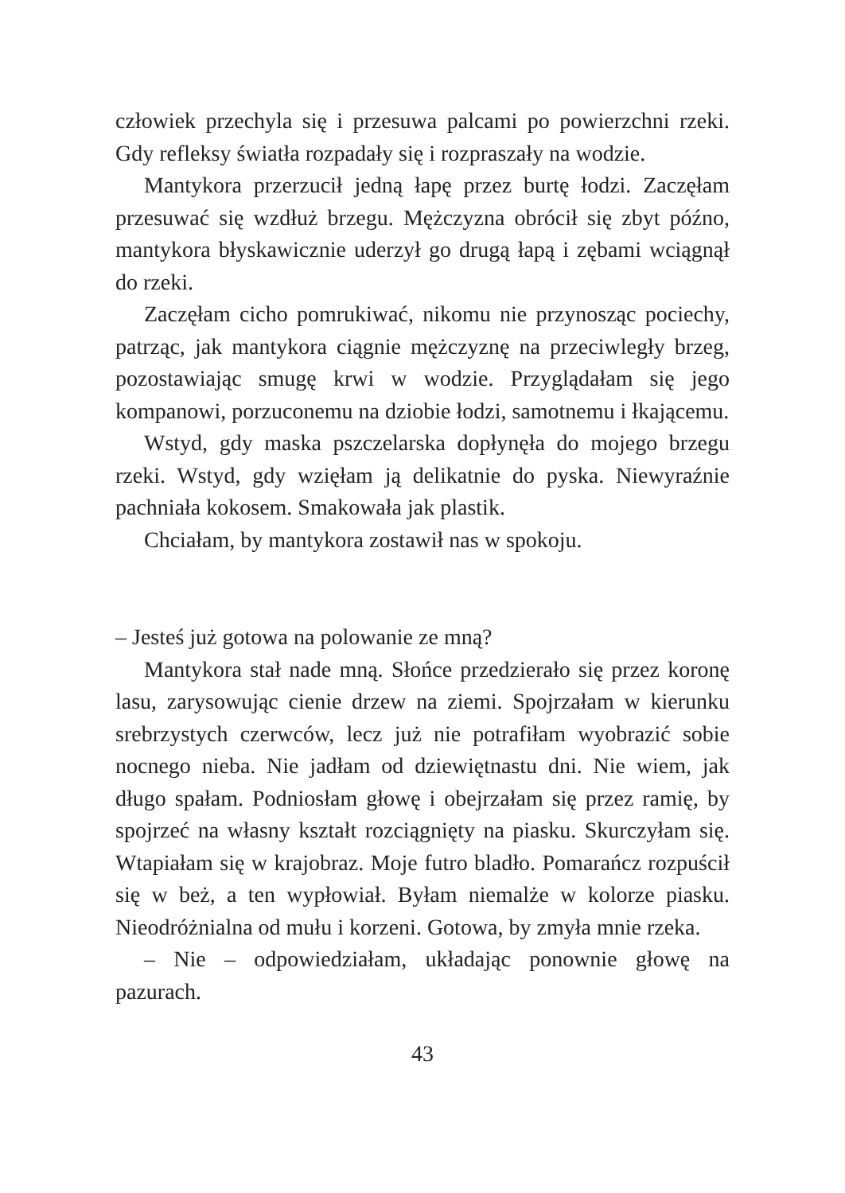człowiek przechyla się i przesuwa palcami po powierzchni rzeki. Gdy refleksy światła rozpadały się i rozpraszały na wodzie.
Mantykora przerzucił jedną łapę przez burtę łodzi. Zaczęłam przesuwać się wzdłuż brzegu. Mężczyzna obrócił się zbyt późno, mantykora błyskawicznie uderzył go drugą łapą i zębami wciągnął do rzeki.
Zaczęłam cicho pomrukiwać, nikomu nie przynosząc pociechy, patrząc, jak mantykora ciągnie mężczyznę na przeciwległy brzeg, pozostawiając smugę krwi w wodzie. Przyglądałam się jego kompanowi, porzuconemu na dziobie łodzi, samotnemu i łkającemu.
Wstyd, gdy maska pszczelarska dopłynęła do mojego brzegu rzeki. Wstyd, gdy wzięłam ją delikatnie do pyska. Niewyraźnie pachniała kokosem. Smakowała jak plastik.
Chciałam, by mantykora zostawił nas w spokoju.
– Jesteś już gotowa na polowanie ze mną?
Mantykora stał nade mną. Słońce przedzierało się przez koronę lasu, zarysowując cienie drzew na ziemi. Spojrzałam w kierunku srebrzystych czerwców, lecz już nie potrafiłam wyobrazić sobie nocnego nieba. Nie jadłam od dziewiętnastu dni. Nie wiem, jak długo spałam. Podniosłam głowę i obejrzałam się przez ramię, by spojrzeć na własny kształt rozciągnięty na piasku. Skurczyłam się. Wtapiałam się w krajobraz. Moje futro bladło. Pomarańcz rozpuścił się w beż, a ten wypłowiał. Byłam niemalże w kolorze piasku. Nieodróżnialna od mułu i korzeni. Gotowa, by zmyła mnie rzeka.
– Nie – odpowiedziałam, układając ponownie głowę na pazurach.
43